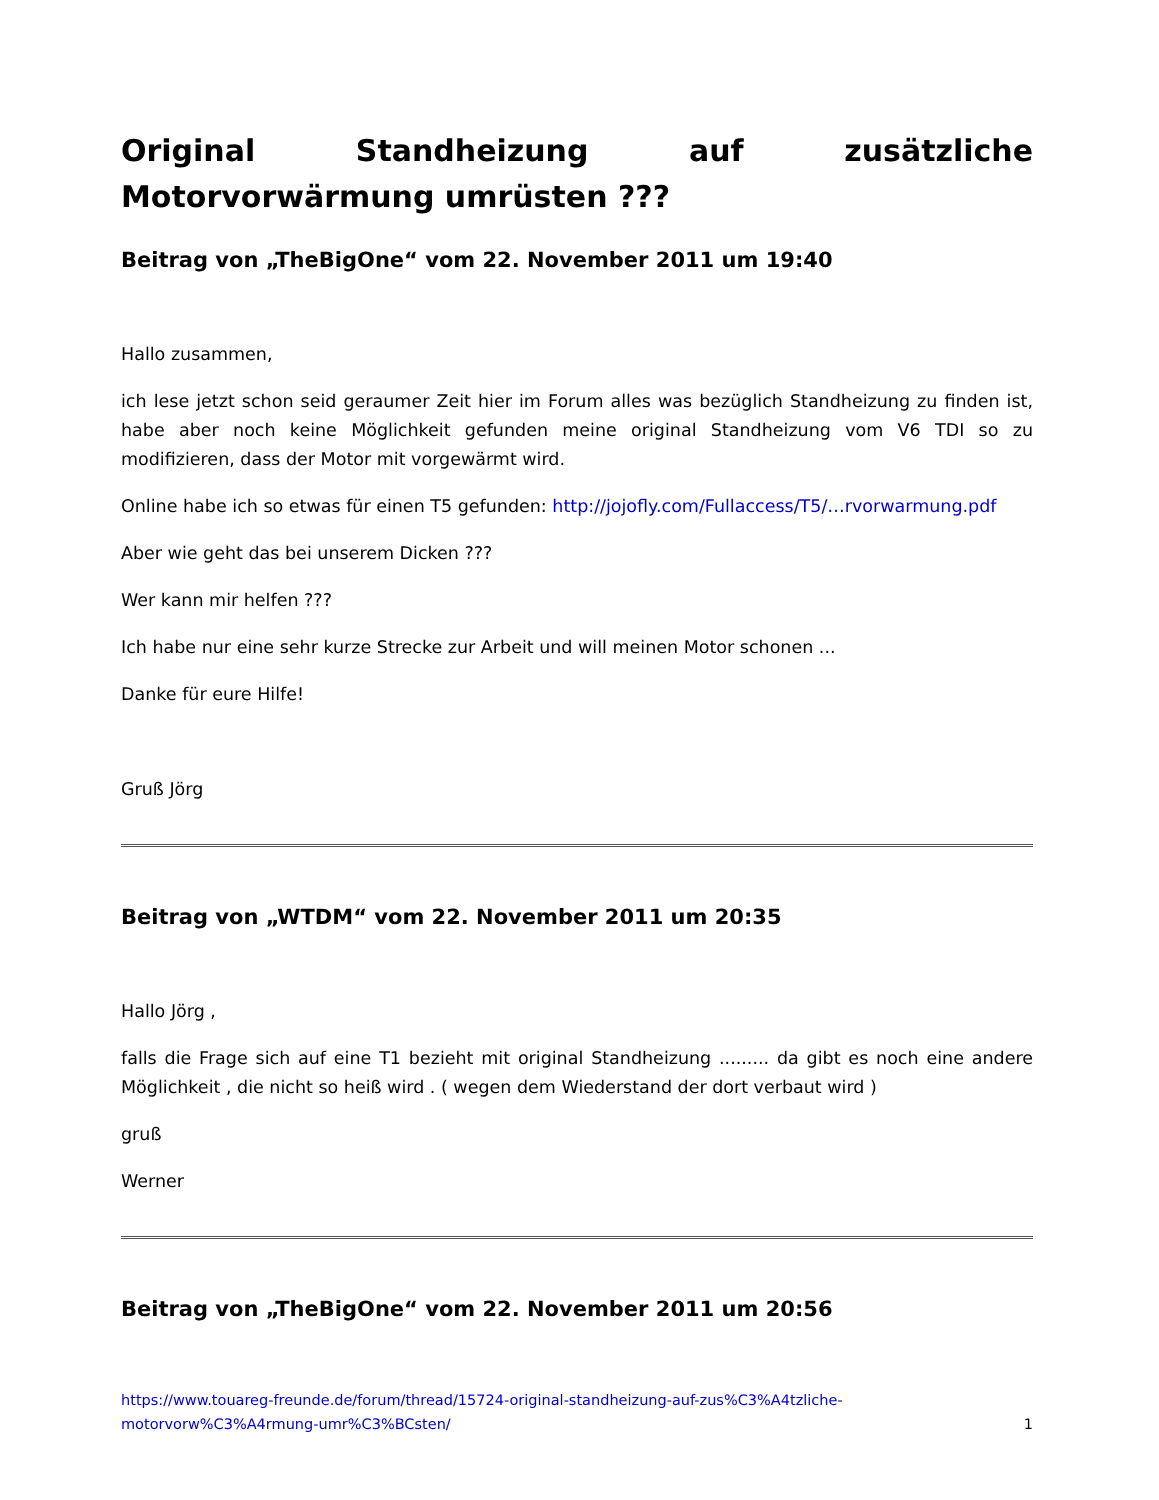Original Standheizung auf zusätzliche Motorvorwärmung umrüsten ???
Beitrag von „TheBigOne“ vom 22. November 2011 um 19:40
Hallo zusammen,
ich lese jetzt schon seid geraumer Zeit hier im Forum alles was bezüglich Standheizung zu finden ist, habe aber noch keine Möglichkeit gefunden meine original Standheizung vom V6 TDI so zu modifizieren, dass der Motor mit vorgewärmt wird.
Online habe ich so etwas für einen T5 gefunden: http://jojofly.com/Fullaccess/T5/…rvorwarmung.pdf
Aber wie geht das bei unserem Dicken ???
Wer kann mir helfen ???
Ich habe nur eine sehr kurze Strecke zur Arbeit und will meinen Motor schonen ...
Danke für eure Hilfe!
Gruß Jörg
Beitrag von „WTDM“ vom 22. November 2011 um 20:35
Hallo Jörg ,
falls die Frage sich auf eine T1 bezieht mit original Standheizung ......... da gibt es noch eine andere Möglichkeit , die nicht so heiß wird . ( wegen dem Wiederstand der dort verbaut wird )
gruß
Werner
Beitrag von „TheBigOne“ vom 22. November 2011 um 20:56
https://www.touareg-freunde.de/forum/thread/15724-original-standheizung-auf-zus%C3%A4tzliche-
motorvorw%C3%A4rmung-umr%C3%BCsten/ 1